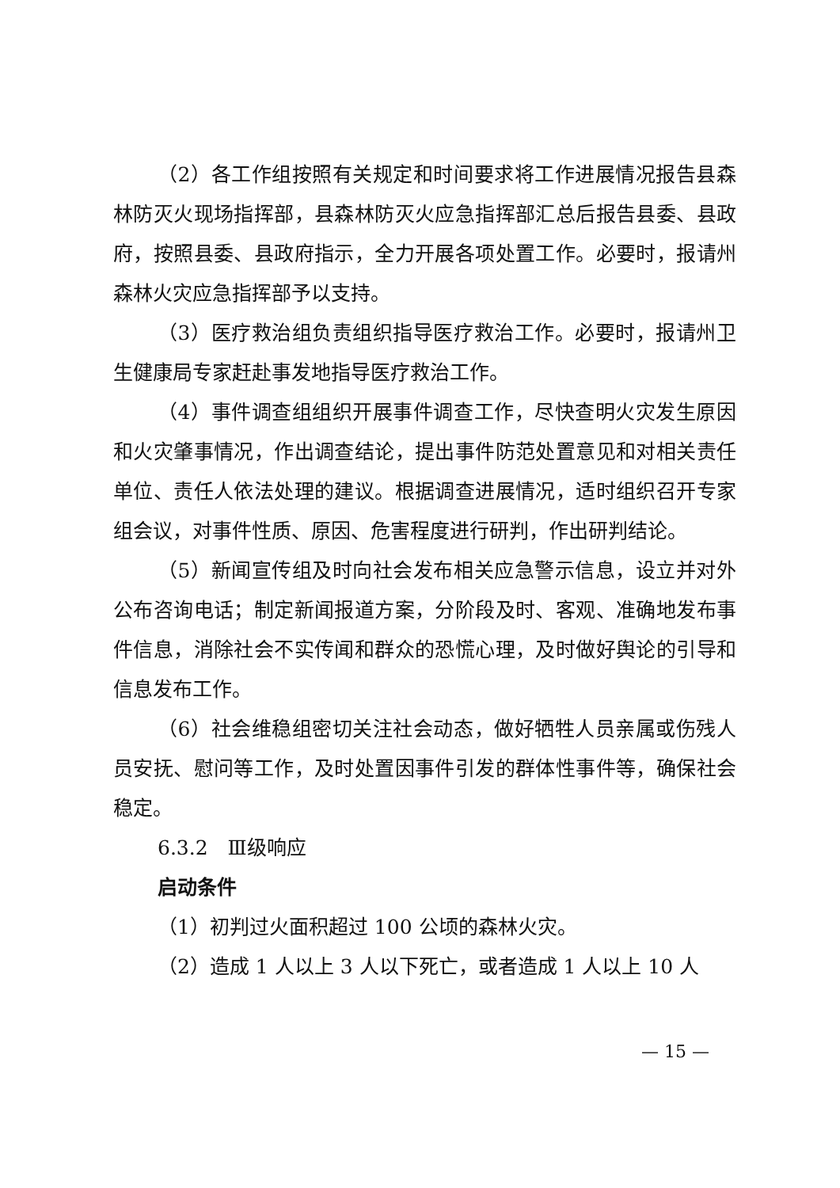（2）各工作组按照有关规定和时间要求将工作进展情况报告县森林防灭火现场指挥部，县森林防灭火应急指挥部汇总后报告县委、县政府，按照县委、县政府指示，全力开展各项处置工作。必要时，报请州森林火灾应急指挥部予以支持。
（3）医疗救治组负责组织指导医疗救治工作。必要时，报请州卫生健康局专家赶赴事发地指导医疗救治工作。
（4）事件调查组组织开展事件调查工作，尽快查明火灾发生原因和火灾肇事情况，作出调查结论，提出事件防范处置意见和对相关责任单位、责任人依法处理的建议。根据调查进展情况，适时组织召开专家组会议，对事件性质、原因、危害程度进行研判，作出研判结论。
（5）新闻宣传组及时向社会发布相关应急警示信息，设立并对外公布咨询电话；制定新闻报道方案，分阶段及时、客观、准确地发布事件信息，消除社会不实传闻和群众的恐慌心理，及时做好舆论的引导和信息发布工作。
（6）社会维稳组密切关注社会动态，做好牺牲人员亲属或伤残人员安抚、慰问等工作，及时处置因事件引发的群体性事件等，确保社会稳定。
6.3.2　Ⅲ级响应
启动条件
（1）初判过火面积超过 100 公顷的森林火灾。
（2）造成 1 人以上 3 人以下死亡，或者造成 1 人以上 10 人
— 15 —